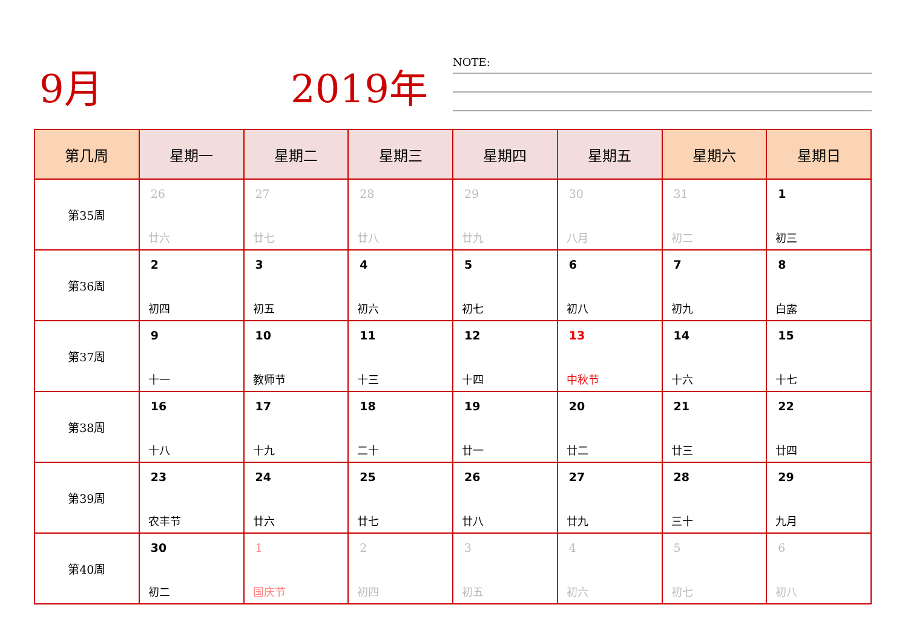9月 2019年 NOTE:
| 第几周 | 星期一 | 星期二 | 星期三 | 星期四 | 星期五 | 星期六 | 星期日 |
| --- | --- | --- | --- | --- | --- | --- | --- |
| 第35周 | 26 廿六 | 27 廿七 | 28 廿八 | 29 廿九 | 30 八月 | 31 初二 | 1 初三 |
| 第36周 | 2 初四 | 3 初五 | 4 初六 | 5 初七 | 6 初八 | 7 初九 | 8 白露 |
| 第37周 | 9 十一 | 10 教师节 | 11 十三 | 12 十四 | 13 中秋节 | 14 十六 | 15 十七 |
| 第38周 | 16 十八 | 17 十九 | 18 二十 | 19 廿一 | 20 廿二 | 21 廿三 | 22 廿四 |
| 第39周 | 23 农丰节 | 24 廿六 | 25 廿七 | 26 廿八 | 27 廿九 | 28 三十 | 29 九月 |
| 第40周 | 30 初二 | 1 国庆节 | 2 初四 | 3 初五 | 4 初六 | 5 初七 | 6 初八 |